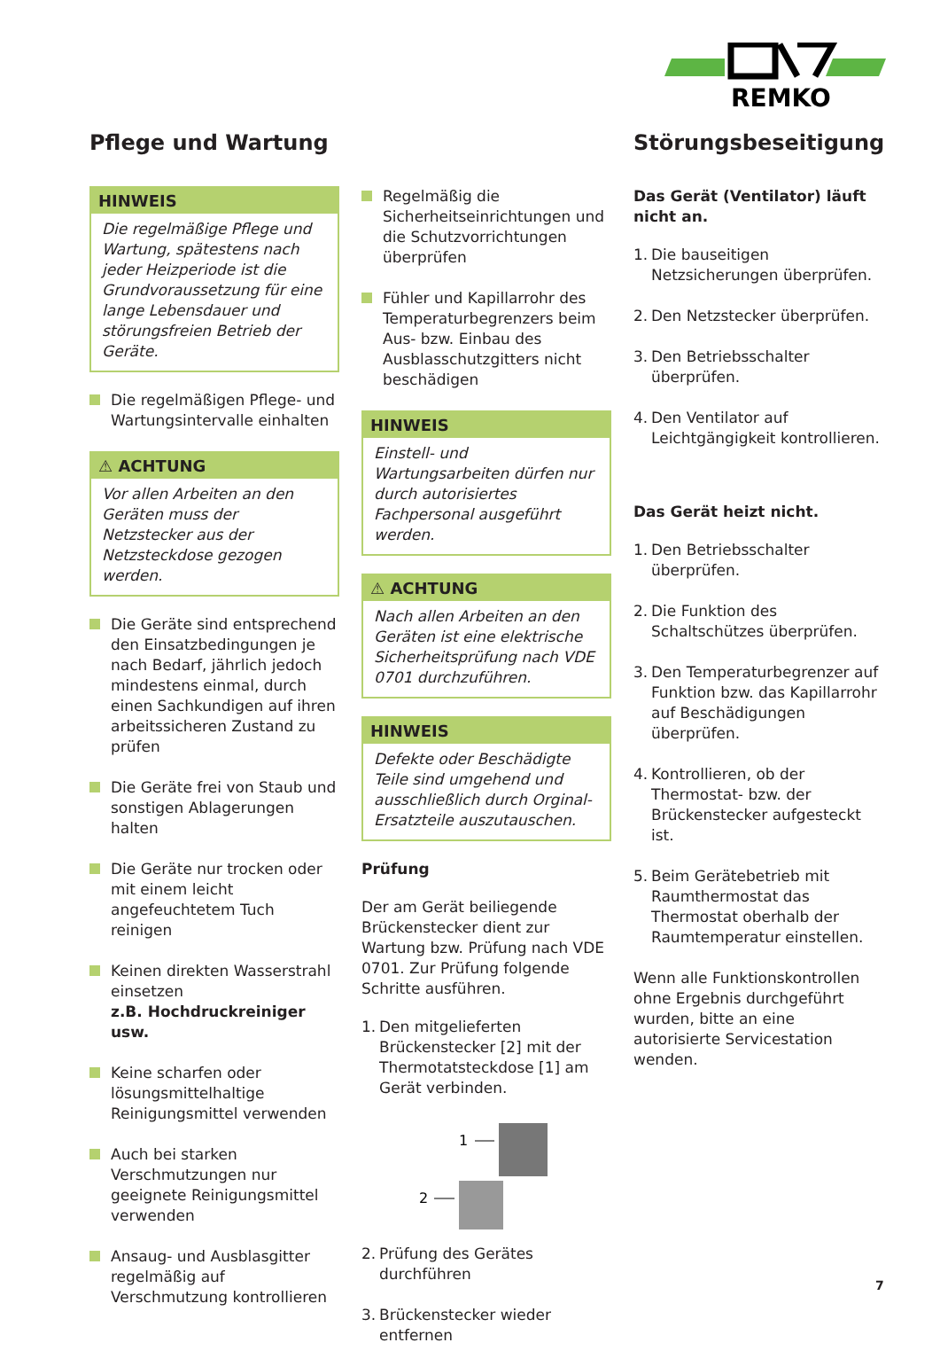REMKO
Pflege und Wartung
HINWEIS
Die regelmäßige Pflege und Wartung, spätestens nach jeder Heizperiode ist die Grundvoraussetzung für eine lange Lebensdauer und störungsfreien Betrieb der Geräte.
Die regelmäßigen Pflege- und Wartungsintervalle einhalten
⚠ ACHTUNG
Vor allen Arbeiten an den Geräten muss der Netzstecker aus der Netzsteckdose gezogen werden.
Die Geräte sind entsprechend den Einsatzbedingungen je nach Bedarf, jährlich jedoch mindestens einmal, durch einen Sachkundigen auf ihren arbeitssicheren Zustand zu prüfen
Die Geräte frei von Staub und sonstigen Ablagerungen halten
Die Geräte nur trocken oder mit einem leicht angefeuchtetem Tuch reinigen
Keinen direkten Wasserstrahl einsetzen
z.B. Hochdruckreiniger usw.
Keine scharfen oder lösungsmittelhaltige Reinigungsmittel verwenden
Auch bei starken Verschmutzungen nur geeignete Reinigungsmittel verwenden
Ansaug- und Ausblasgitter regelmäßig auf Verschmutzung kontrollieren
Regelmäßig die Sicherheitseinrichtungen und die Schutzvorrichtungen überprüfen
Fühler und Kapillarrohr des Temperaturbegrenzers beim Aus- bzw. Einbau des Ausblasschutzgitters nicht beschädigen
HINWEIS
Einstell- und Wartungsarbeiten dürfen nur durch autorisiertes Fachpersonal ausgeführt werden.
⚠ ACHTUNG
Nach allen Arbeiten an den Geräten ist eine elektrische Sicherheitsprüfung nach VDE 0701 durchzuführen.
HINWEIS
Defekte oder Beschädigte Teile sind umgehend und ausschließlich durch Orginal-Ersatzteile auszutauschen.
Prüfung
Der am Gerät beiliegende Brückenstecker dient zur Wartung bzw. Prüfung nach VDE 0701. Zur Prüfung folgende Schritte ausführen.
1. Den mitgelieferten Brückenstecker [2] mit der Thermotatsteckdose [1] am Gerät verbinden.
1
2
2. Prüfung des Gerätes durchführen
3. Brückenstecker wieder entfernen
Störungsbeseitigung
Das Gerät (Ventilator) läuft nicht an.
1. Die bauseitigen Netzsicherungen überprüfen.
2. Den Netzstecker überprüfen.
3. Den Betriebsschalter überprüfen.
4. Den Ventilator auf Leichtgängigkeit kontrollieren.
Das Gerät heizt nicht.
1. Den Betriebsschalter überprüfen.
2. Die Funktion des Schaltschützes überprüfen.
3. Den Temperaturbegrenzer auf Funktion bzw. das Kapillarrohr auf Beschädigungen überprüfen.
4. Kontrollieren, ob der Thermostat- bzw. der Brückenstecker aufgesteckt ist.
5. Beim Gerätebetrieb mit Raumthermostat das Thermostat oberhalb der Raumtemperatur einstellen.
Wenn alle Funktionskontrollen ohne Ergebnis durchgeführt wurden, bitte an eine autorisierte Servicestation wenden.
7